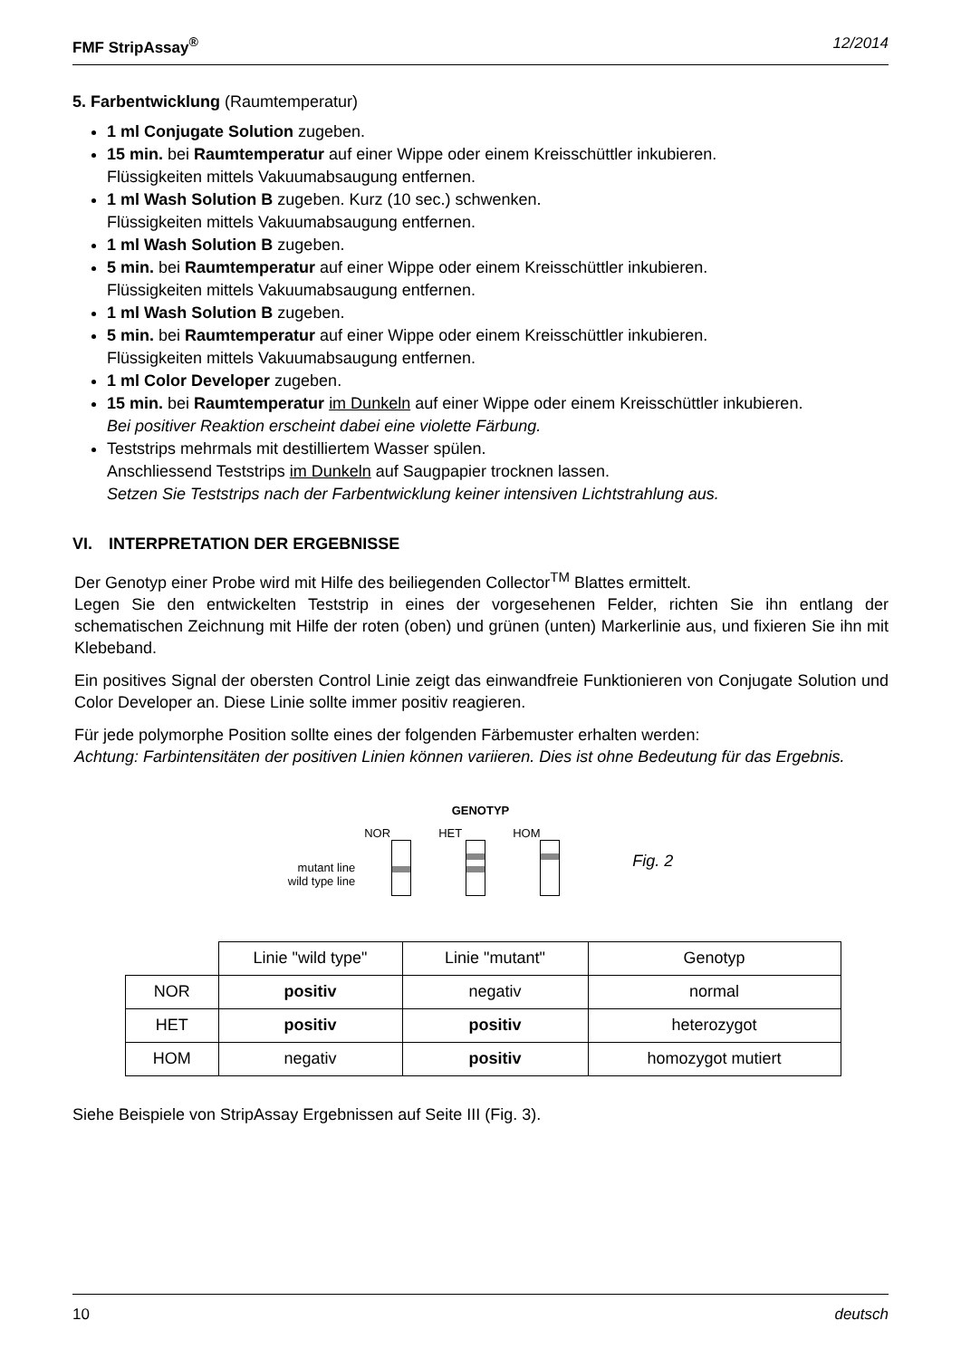FMF StripAssay<sup>®</sup> 12/2014
5. Farbentwicklung (Raumtemperatur)
1 ml Conjugate Solution zugeben.
15 min. bei Raumtemperatur auf einer Wippe oder einem Kreisschüttler inkubieren.
Flüssigkeiten mittels Vakuumabsaugung entfernen.
1 ml Wash Solution B zugeben. Kurz (10 sec.) schwenken.
Flüssigkeiten mittels Vakuumabsaugung entfernen.
1 ml Wash Solution B zugeben.
5 min. bei Raumtemperatur auf einer Wippe oder einem Kreisschüttler inkubieren.
Flüssigkeiten mittels Vakuumabsaugung entfernen.
1 ml Wash Solution B zugeben.
5 min. bei Raumtemperatur auf einer Wippe oder einem Kreisschüttler inkubieren.
Flüssigkeiten mittels Vakuumabsaugung entfernen.
1 ml Color Developer zugeben.
15 min. bei Raumtemperatur im Dunkeln auf einer Wippe oder einem Kreisschüttler inkubieren.
Bei positiver Reaktion erscheint dabei eine violette Färbung.
Teststrips mehrmals mit destilliertem Wasser spülen.
Anschliessend Teststrips im Dunkeln auf Saugpapier trocknen lassen.
Setzen Sie Teststrips nach der Farbentwicklung keiner intensiven Lichtstrahlung aus.
VI. INTERPRETATION DER ERGEBNISSE
Der Genotyp einer Probe wird mit Hilfe des beiliegenden Collector<sup>TM</sup> Blattes ermittelt.
Legen Sie den entwickelten Teststrip in eines der vorgesehenen Felder, richten Sie ihn entlang der schematischen Zeichnung mit Hilfe der roten (oben) und grünen (unten) Markerlinie aus, und fixieren Sie ihn mit Klebeband.
Ein positives Signal der obersten Control Linie zeigt das einwandfreie Funktionieren von Conjugate Solution und Color Developer an. Diese Linie sollte immer positiv reagieren.
Für jede polymorphe Position sollte eines der folgenden Färbemuster erhalten werden:
Achtung: Farbintensitäten der positiven Linien können variieren. Dies ist ohne Bedeutung für das Ergebnis.
GENOTYP
mutant line
wild type line
NOR HET HOM
Fig. 2
| | Linie "wild type" | Linie "mutant" | Genotyp |
| NOR | positiv | negativ | normal |
| HET | positiv | positiv | heterozygot |
| HOM | negativ | positiv | homozygot mutiert |
Siehe Beispiele von StripAssay Ergebnissen auf Seite III (Fig. 3).
10 deutsch